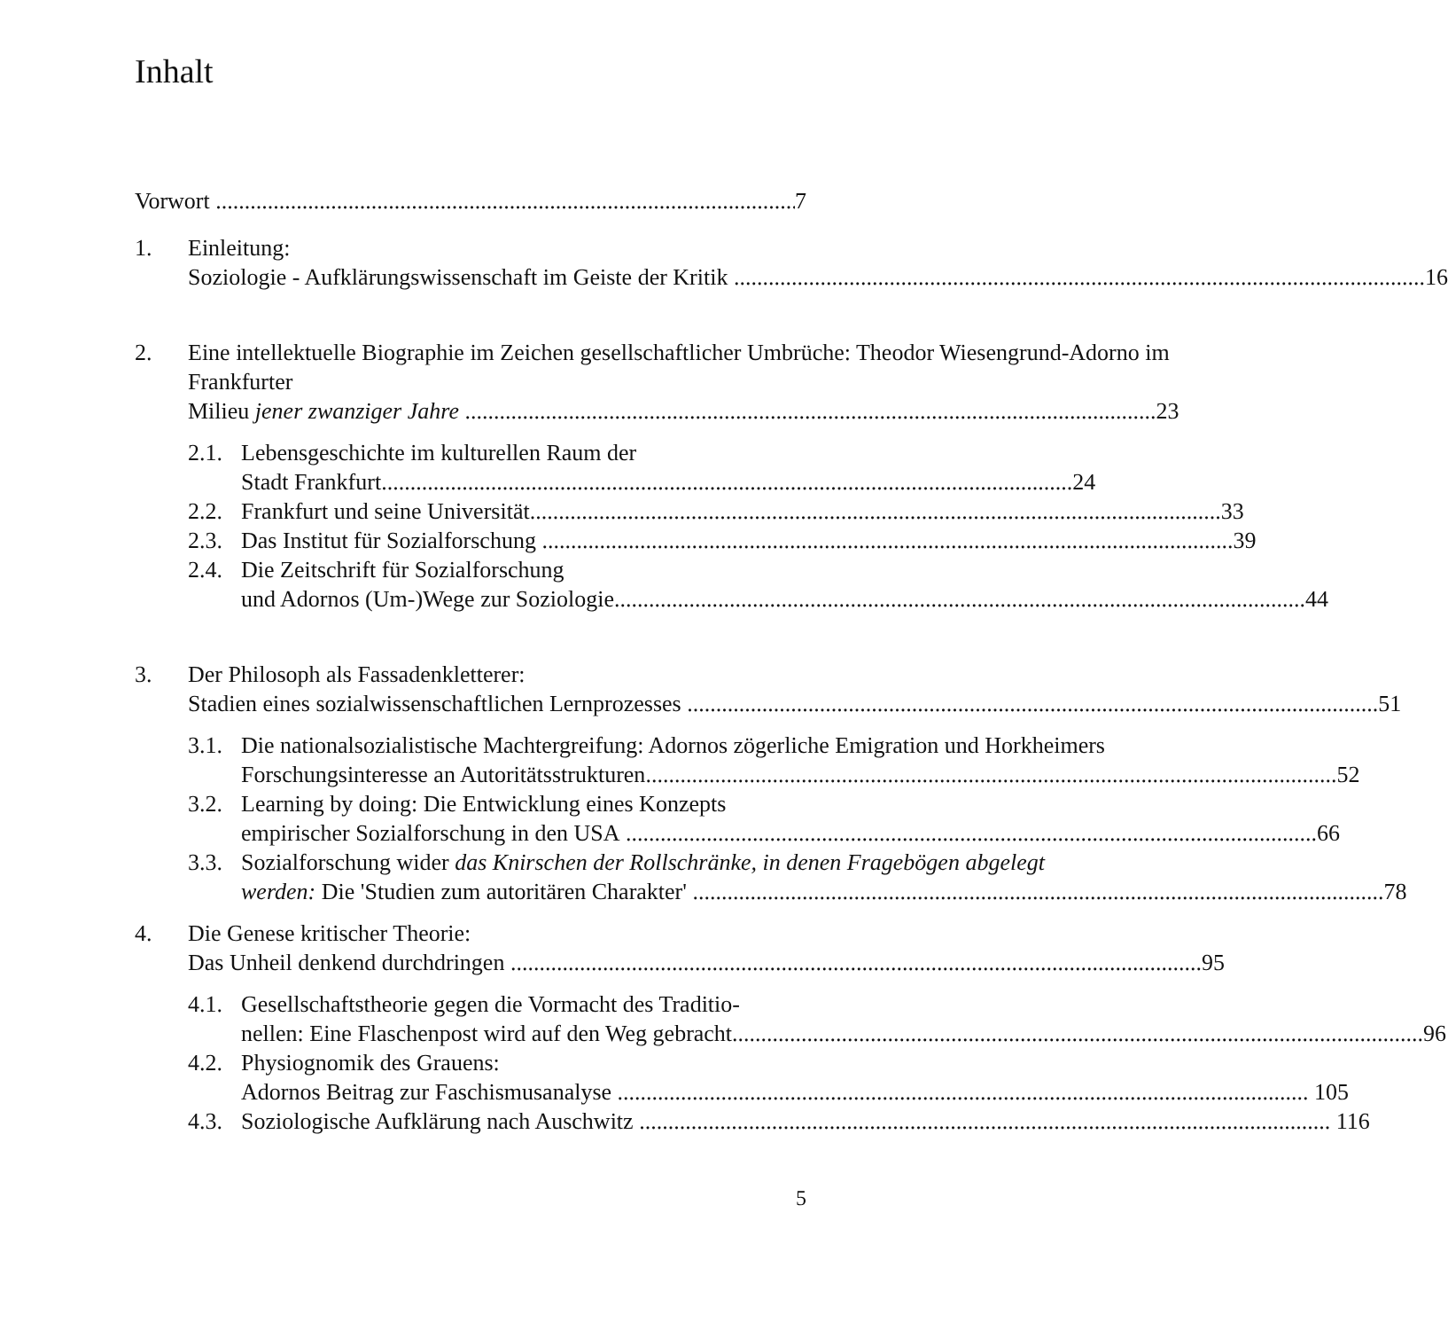Inhalt
Vorwort 7
1. Einleitung:
Soziologie - Aufklärungswissenschaft im Geiste der Kritik 16
2. Eine intellektuelle Biographie im Zeichen gesellschaftlicher Umbrüche: Theodor Wiesengrund-Adorno im Frankfurter
Milieu jener zwanziger Jahre 23
2.1.
Lebensgeschichte im kulturellen Raum der
Stadt Frankfurt 24
2.2.
Frankfurt und seine Universität 33
2.3.
Das Institut für Sozialforschung 39
2.4.
Die Zeitschrift für Sozialforschung
und Adornos (Um-)Wege zur Soziologie 44
3. Der Philosoph als Fassadenkletterer:
Stadien eines sozialwissenschaftlichen Lernprozesses 51
3.1.
Die nationalsozialistische Machtergreifung: Adornos zögerliche Emigration und Horkheimers
Forschungsinteresse an Autoritätsstrukturen 52
3.2.
Learning by doing: Die Entwicklung eines Konzepts
empirischer Sozialforschung in den USA 66
3.3.
Sozialforschung wider das Knirschen der Rollschränke, in denen Fragebögen abgelegt
werden: Die 'Studien zum autoritären Charakter' 78
4. Die Genese kritischer Theorie:
Das Unheil denkend durchdringen 95
4.1.
Gesellschaftstheorie gegen die Vormacht des Traditio-
nellen: Eine Flaschenpost wird auf den Weg gebracht 96
4.2.
Physiognomik des Grauens:
Adornos Beitrag zur Faschismusanalyse 105
4.3.
Soziologische Aufklärung nach Auschwitz 116
5